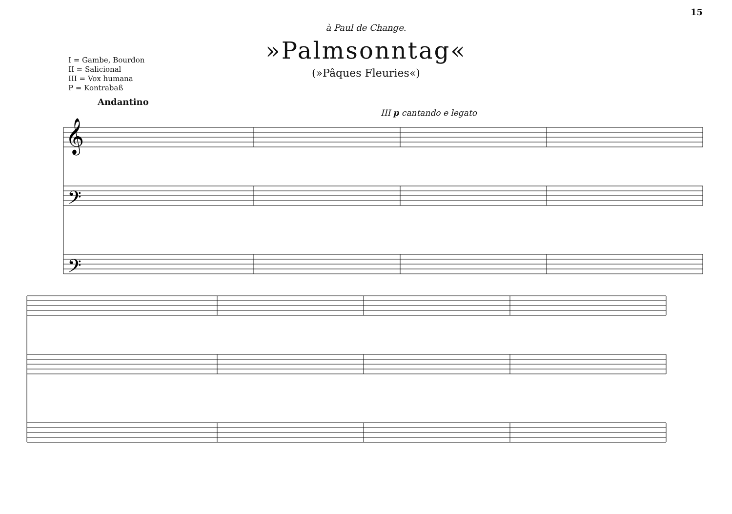15
à Paul de Change.
»Palmsonntag«
(»Pâques Fleuries«)
I = Gambe, Bourdon
II = Salicional
III = Vox humana
P = Kontrabaß
Andantino
III p cantando e legato
𝄞
𝄢
𝄢